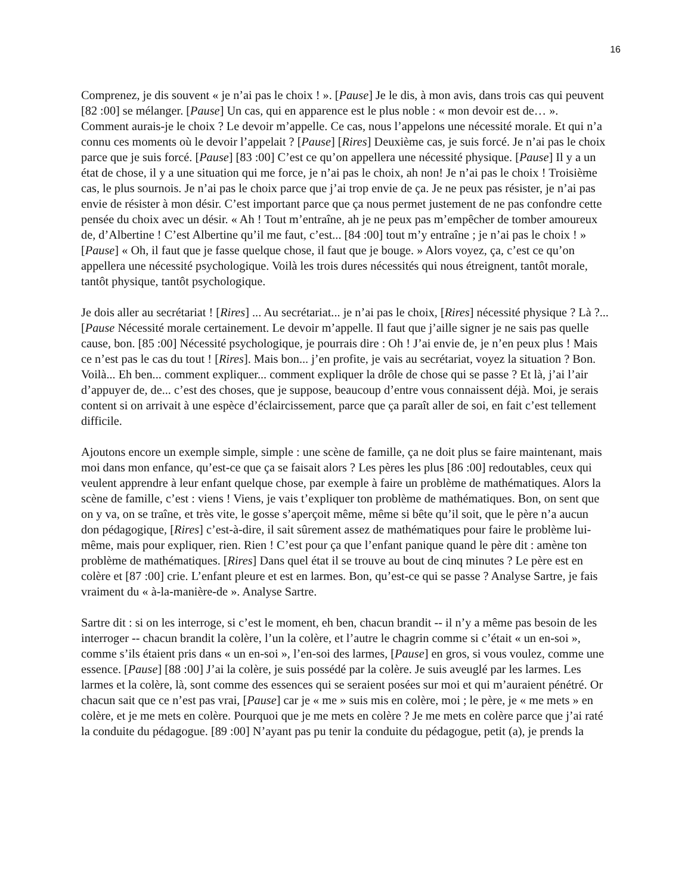16
Comprenez, je dis souvent « je n’ai pas le choix ! ». [Pause] Je le dis, à mon avis, dans trois cas qui peuvent [82 :00] se mélanger. [Pause] Un cas, qui en apparence est le plus noble : « mon devoir est de… ». Comment aurais-je le choix ? Le devoir m’appelle. Ce cas, nous l’appelons une nécessité morale. Et qui n’a connu ces moments où le devoir l’appelait ? [Pause] [Rires] Deuxième cas, je suis forcé. Je n’ai pas le choix parce que je suis forcé. [Pause] [83 :00] C’est ce qu’on appellera une nécessité physique. [Pause] Il y a un état de chose, il y a une situation qui me force, je n’ai pas le choix, ah non! Je n’ai pas le choix ! Troisième cas, le plus sournois. Je n’ai pas le choix parce que j’ai trop envie de ça. Je ne peux pas résister, je n’ai pas envie de résister à mon désir. C’est important parce que ça nous permet justement de ne pas confondre cette pensée du choix avec un désir. « Ah ! Tout m’entraîne, ah je ne peux pas m’empêcher de tomber amoureux de, d’Albertine ! C’est Albertine qu’il me faut, c’est... [84 :00] tout m’y entraîne ; je n’ai pas le choix ! » [Pause] « Oh, il faut que je fasse quelque chose, il faut que je bouge. » Alors voyez, ça, c’est ce qu’on appellera une nécessité psychologique. Voilà les trois dures nécessités qui nous étreignent, tantôt morale, tantôt physique, tantôt psychologique.
Je dois aller au secrétariat ! [Rires] ... Au secrétariat... je n’ai pas le choix, [Rires] nécessité physique ? Là ?... [Pause Nécessité morale certainement. Le devoir m’appelle. Il faut que j’aille signer je ne sais pas quelle cause, bon. [85 :00] Nécessité psychologique, je pourrais dire : Oh ! J’ai envie de, je n’en peux plus ! Mais ce n’est pas le cas du tout ! [Rires]. Mais bon... j’en profite, je vais au secrétariat, voyez la situation ? Bon. Voilà... Eh ben... comment expliquer... comment expliquer la drôle de chose qui se passe ? Et là, j’ai l’air d’appuyer de, de... c’est des choses, que je suppose, beaucoup d’entre vous connaissent déjà. Moi, je serais content si on arrivait à une espèce d’éclaircissement, parce que ça paraît aller de soi, en fait c’est tellement difficile.
Ajoutons encore un exemple simple, simple : une scène de famille, ça ne doit plus se faire maintenant, mais moi dans mon enfance, qu’est-ce que ça se faisait alors ? Les pères les plus [86 :00] redoutables, ceux qui veulent apprendre à leur enfant quelque chose, par exemple à faire un problème de mathématiques. Alors la scène de famille, c’est : viens ! Viens, je vais t’expliquer ton problème de mathématiques. Bon, on sent que on y va, on se traîne, et très vite, le gosse s’aperçoit même, même si bête qu’il soit, que le père n’a aucun don pédagogique, [Rires] c’est-à-dire, il sait sûrement assez de mathématiques pour faire le problème lui-même, mais pour expliquer, rien. Rien ! C’est pour ça que l’enfant panique quand le père dit : amène ton problème de mathématiques. [Rires] Dans quel état il se trouve au bout de cinq minutes ? Le père est en colère et [87 :00] crie. L’enfant pleure et est en larmes. Bon, qu’est-ce qui se passe ? Analyse Sartre, je fais vraiment du « à-la-manière-de ». Analyse Sartre.
Sartre dit : si on les interroge, si c’est le moment, eh ben, chacun brandit -- il n’y a même pas besoin de les interroger -- chacun brandit la colère, l’un la colère, et l’autre le chagrin comme si c’était « un en-soi », comme s’ils étaient pris dans « un en-soi », l’en-soi des larmes, [Pause] en gros, si vous voulez, comme une essence. [Pause] [88 :00] J’ai la colère, je suis possédé par la colère. Je suis aveuglé par les larmes. Les larmes et la colère, là, sont comme des essences qui se seraient posées sur moi et qui m’auraient pénétré. Or chacun sait que ce n’est pas vrai, [Pause] car je « me » suis mis en colère, moi ; le père, je « me mets » en colère, et je me mets en colère. Pourquoi que je me mets en colère ? Je me mets en colère parce que j’ai raté la conduite du pédagogue. [89 :00] N’ayant pas pu tenir la conduite du pédagogue, petit (a), je prends la